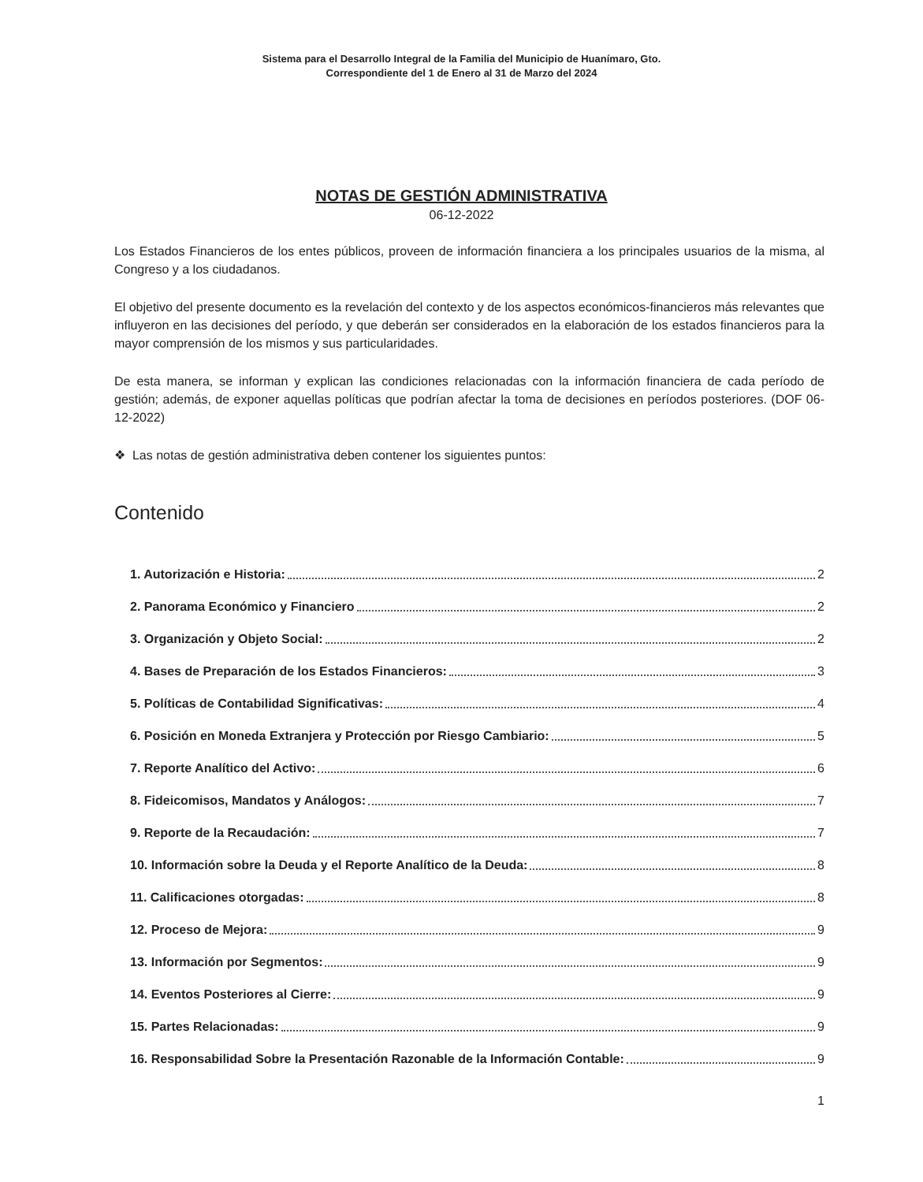Sistema para el Desarrollo Integral de la Familia del Municipio de Huanímaro, Gto.
Correspondiente del 1 de Enero al 31 de Marzo del 2024
NOTAS DE GESTIÓN ADMINISTRATIVA
06-12-2022
Los Estados Financieros de los entes públicos, proveen de información financiera a los principales usuarios de la misma, al Congreso y a los ciudadanos.
El objetivo del presente documento es la revelación del contexto y de los aspectos económicos-financieros más relevantes que influyeron en las decisiones del período, y que deberán ser considerados en la elaboración de los estados financieros para la mayor comprensión de los mismos y sus particularidades.
De esta manera, se informan y explican las condiciones relacionadas con la información financiera de cada período de gestión; además, de exponer aquellas políticas que podrían afectar la toma de decisiones en períodos posteriores. (DOF 06-12-2022)
❖ Las notas de gestión administrativa deben contener los siguientes puntos:
Contenido
1. Autorización e Historia: 2
2. Panorama Económico y Financiero 2
3. Organización y Objeto Social: 2
4. Bases de Preparación de los Estados Financieros: 3
5. Políticas de Contabilidad Significativas: 4
6. Posición en Moneda Extranjera y Protección por Riesgo Cambiario: 5
7. Reporte Analítico del Activo: 6
8. Fideicomisos, Mandatos y Análogos: 7
9. Reporte de la Recaudación: 7
10. Información sobre la Deuda y el Reporte Analítico de la Deuda: 8
11. Calificaciones otorgadas: 8
12. Proceso de Mejora: 9
13. Información por Segmentos: 9
14. Eventos Posteriores al Cierre: 9
15. Partes Relacionadas: 9
16. Responsabilidad Sobre la Presentación Razonable de la Información Contable: 9
1